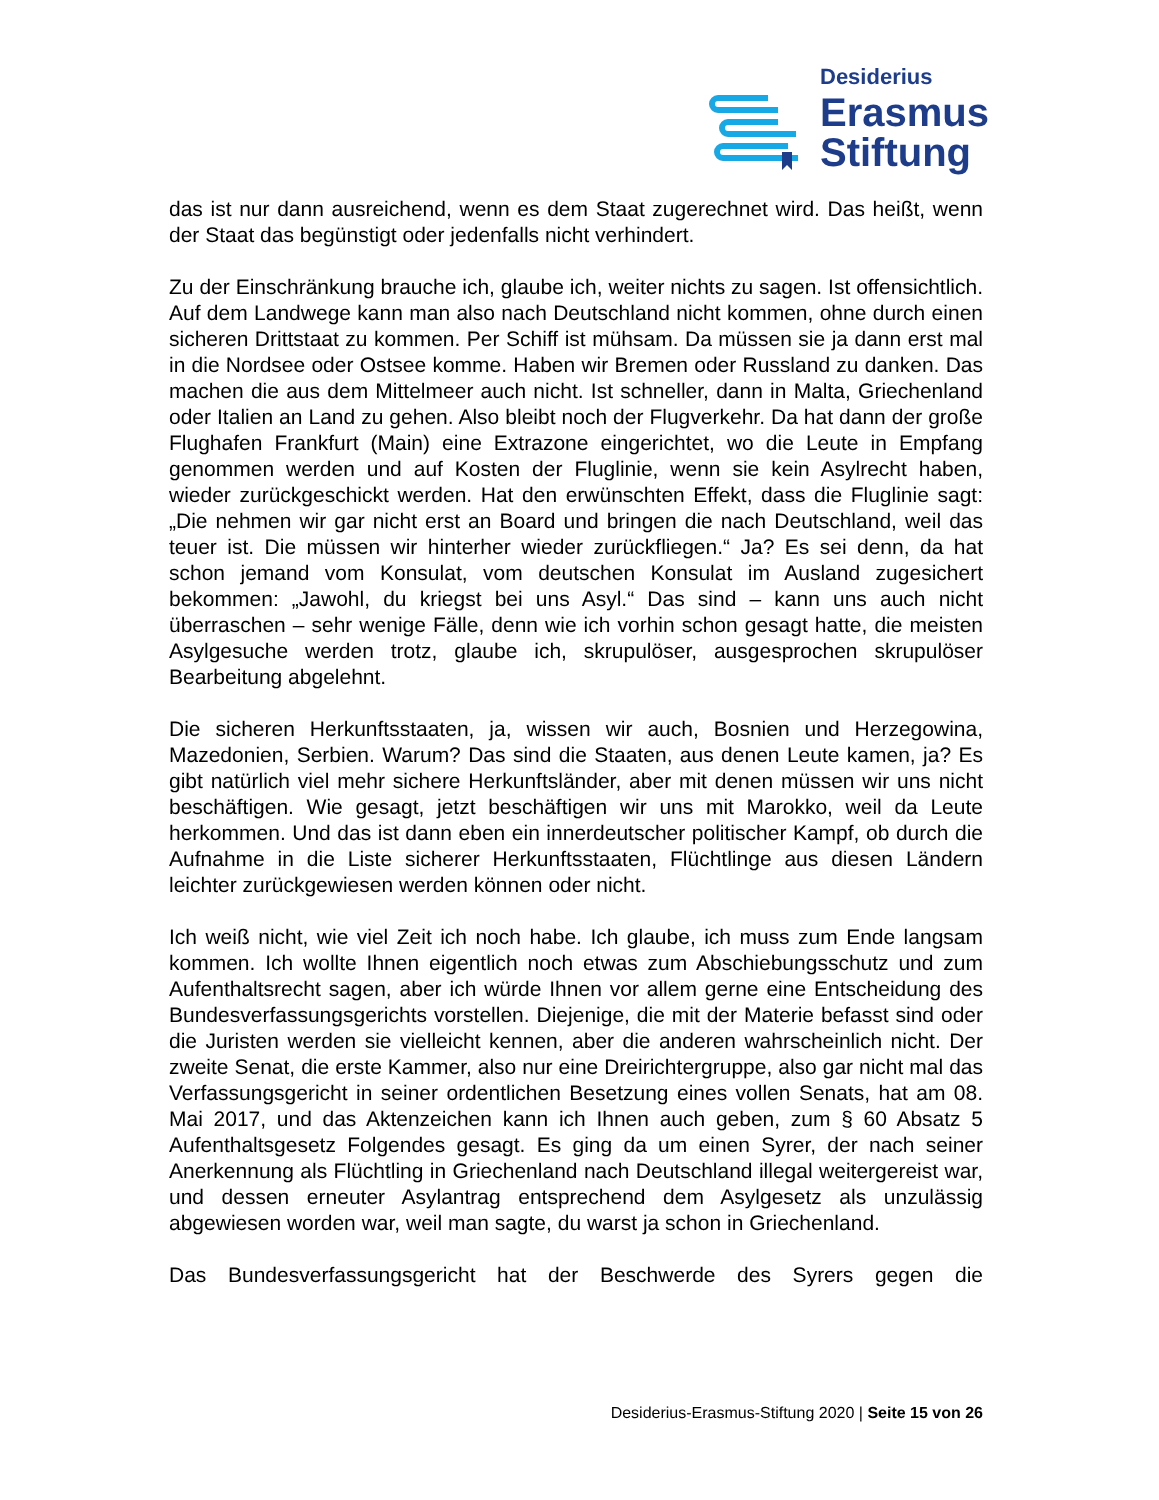Desiderius
Erasmus
Stiftung
das ist nur dann ausreichend, wenn es dem Staat zugerechnet wird. Das heißt, wenn der Staat das begünstigt oder jedenfalls nicht verhindert.
Zu der Einschränkung brauche ich, glaube ich, weiter nichts zu sagen. Ist offensichtlich. Auf dem Landwege kann man also nach Deutschland nicht kommen, ohne durch einen sicheren Drittstaat zu kommen. Per Schiff ist mühsam. Da müssen sie ja dann erst mal in die Nordsee oder Ostsee komme. Haben wir Bremen oder Russland zu danken. Das machen die aus dem Mittelmeer auch nicht. Ist schneller, dann in Malta, Griechenland oder Italien an Land zu gehen. Also bleibt noch der Flugverkehr. Da hat dann der große Flughafen Frankfurt (Main) eine Extrazone eingerichtet, wo die Leute in Empfang genommen werden und auf Kosten der Fluglinie, wenn sie kein Asylrecht haben, wieder zurückgeschickt werden. Hat den erwünschten Effekt, dass die Fluglinie sagt: „Die nehmen wir gar nicht erst an Board und bringen die nach Deutschland, weil das teuer ist. Die müssen wir hinterher wieder zurückfliegen.“ Ja? Es sei denn, da hat schon jemand vom Konsulat, vom deutschen Konsulat im Ausland zugesichert bekommen: „Jawohl, du kriegst bei uns Asyl.“ Das sind – kann uns auch nicht überraschen – sehr wenige Fälle, denn wie ich vorhin schon gesagt hatte, die meisten Asylgesuche werden trotz, glaube ich, skrupulöser, ausgesprochen skrupulöser Bearbeitung abgelehnt.
Die sicheren Herkunftsstaaten, ja, wissen wir auch, Bosnien und Herzegowina, Mazedonien, Serbien. Warum? Das sind die Staaten, aus denen Leute kamen, ja? Es gibt natürlich viel mehr sichere Herkunftsländer, aber mit denen müssen wir uns nicht beschäftigen. Wie gesagt, jetzt beschäftigen wir uns mit Marokko, weil da Leute herkommen. Und das ist dann eben ein innerdeutscher politischer Kampf, ob durch die Aufnahme in die Liste sicherer Herkunftsstaaten, Flüchtlinge aus diesen Ländern leichter zurückgewiesen werden können oder nicht.
Ich weiß nicht, wie viel Zeit ich noch habe. Ich glaube, ich muss zum Ende langsam kommen. Ich wollte Ihnen eigentlich noch etwas zum Abschiebungsschutz und zum Aufenthaltsrecht sagen, aber ich würde Ihnen vor allem gerne eine Entscheidung des Bundesverfassungsgerichts vorstellen. Diejenige, die mit der Materie befasst sind oder die Juristen werden sie vielleicht kennen, aber die anderen wahrscheinlich nicht. Der zweite Senat, die erste Kammer, also nur eine Dreirichtergruppe, also gar nicht mal das Verfassungsgericht in seiner ordentlichen Besetzung eines vollen Senats, hat am 08. Mai 2017, und das Aktenzeichen kann ich Ihnen auch geben, zum § 60 Absatz 5 Aufenthaltsgesetz Folgendes gesagt. Es ging da um einen Syrer, der nach seiner Anerkennung als Flüchtling in Griechenland nach Deutschland illegal weitergereist war, und dessen erneuter Asylantrag entsprechend dem Asylgesetz als unzulässig abgewiesen worden war, weil man sagte, du warst ja schon in Griechenland.
Das Bundesverfassungsgericht hat der Beschwerde des Syrers gegen die
Desiderius-Erasmus-Stiftung 2020 | Seite 15 von 26